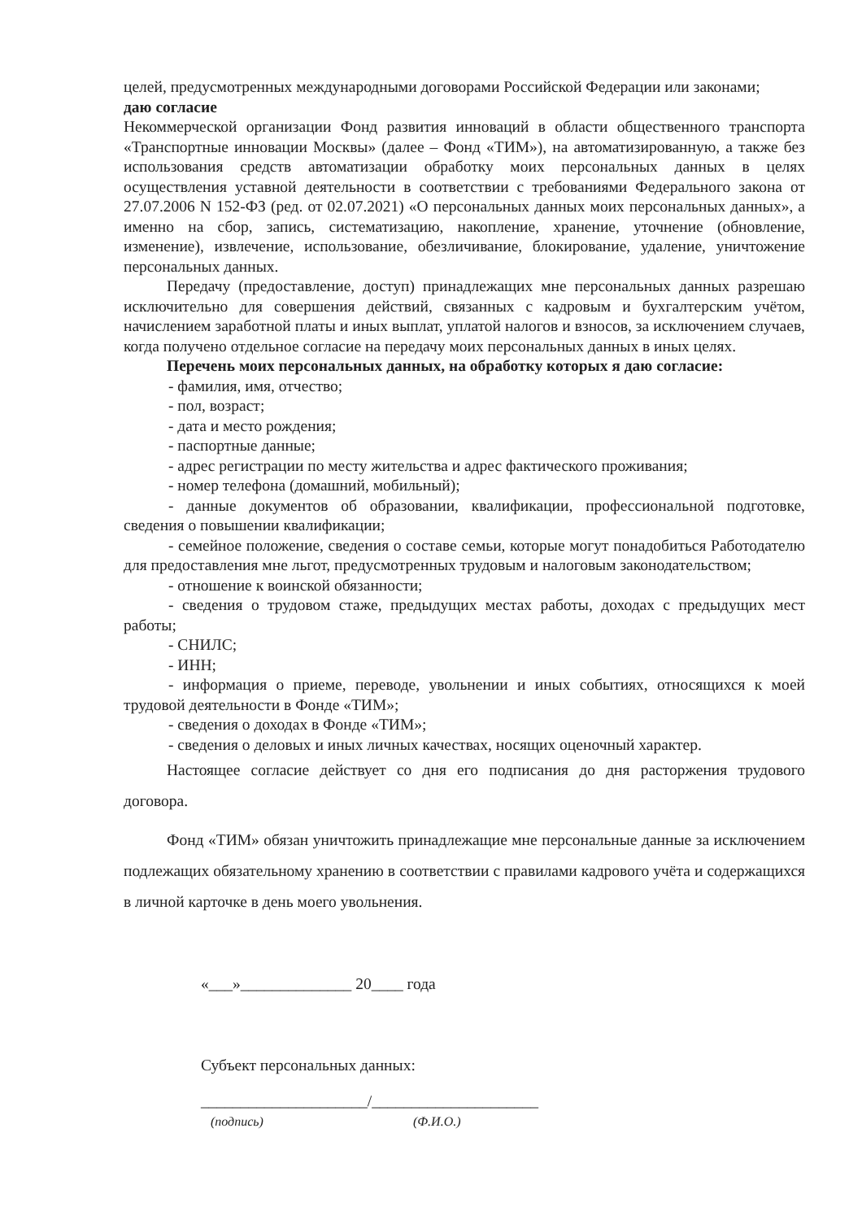целей, предусмотренных международными договорами Российской Федерации или законами;
даю согласие
Некоммерческой организации Фонд развития инноваций в области общественного транспорта «Транспортные инновации Москвы» (далее – Фонд «ТИМ»), на автоматизированную, а также без использования средств автоматизации обработку моих персональных данных в целях осуществления уставной деятельности в соответствии с требованиями Федерального закона от 27.07.2006 N 152-ФЗ (ред. от 02.07.2021) «О персональных данных моих персональных данных», а именно на сбор, запись, систематизацию, накопление, хранение, уточнение (обновление, изменение), извлечение, использование, обезличивание, блокирование, удаление, уничтожение персональных данных.
Передачу (предоставление, доступ) принадлежащих мне персональных данных разрешаю исключительно для совершения действий, связанных с кадровым и бухгалтерским учётом, начислением заработной платы и иных выплат, уплатой налогов и взносов, за исключением случаев, когда получено отдельное согласие на передачу моих персональных данных в иных целях.
Перечень моих персональных данных, на обработку которых я даю согласие:
- фамилия, имя, отчество;
- пол, возраст;
- дата и место рождения;
- паспортные данные;
- адрес регистрации по месту жительства и адрес фактического проживания;
- номер телефона (домашний, мобильный);
- данные документов об образовании, квалификации, профессиональной подготовке, сведения о повышении квалификации;
- семейное положение, сведения о составе семьи, которые могут понадобиться Работодателю для предоставления мне льгот, предусмотренных трудовым и налоговым законодательством;
- отношение к воинской обязанности;
- сведения о трудовом стаже, предыдущих местах работы, доходах с предыдущих мест работы;
- СНИЛС;
- ИНН;
- информация о приеме, переводе, увольнении и иных событиях, относящихся к моей трудовой деятельности в Фонде «ТИМ»;
- сведения о доходах в Фонде «ТИМ»;
- сведения о деловых и иных личных качествах, носящих оценочный характер.
Настоящее согласие действует со дня его подписания до дня расторжения трудового договора.
Фонд «ТИМ» обязан уничтожить принадлежащие мне персональные данные за исключением подлежащих обязательному хранению в соответствии с правилами кадрового учёта и содержащихся в личной карточке в день моего увольнения.
«___»______________ 20____ года
Субъект персональных данных:
_____________________/_____________________
(подпись) (Ф.И.О.)